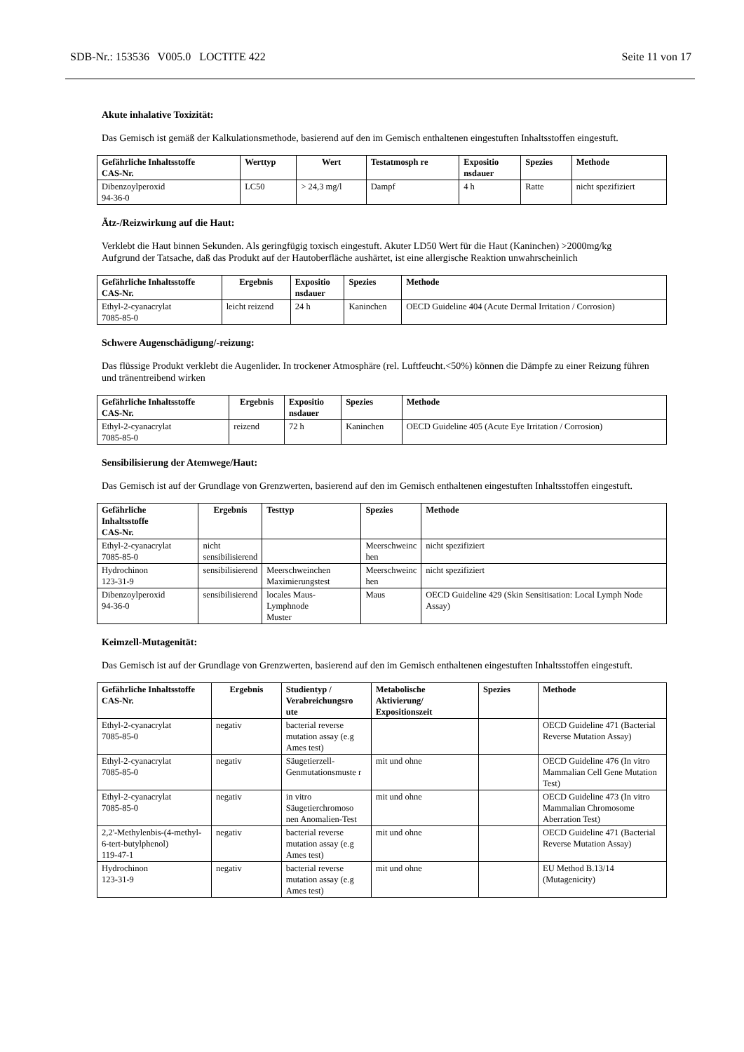SDB-Nr.: 153536 V005.0 LOCTITE 422 Seite 11 von 17
Akute inhalative Toxizität:
Das Gemisch ist gemäß der Kalkulationsmethode, basierend auf den im Gemisch enthaltenen eingestuften Inhaltsstoffen eingestuft.
| Gefährliche Inhaltsstoffe CAS-Nr. | Werttyp | Wert | Testatmosph re | Expositio nsdauer | Spezies | Methode |
| --- | --- | --- | --- | --- | --- | --- |
| Dibenzoylperoxid 94-36-0 | LC50 | > 24,3 mg/l | Dampf | 4 h | Ratte | nicht spezifiziert |
Ätz-/Reizwirkung auf die Haut:
Verklebt die Haut binnen Sekunden. Als geringfügig toxisch eingestuft. Akuter LD50 Wert für die Haut (Kaninchen) >2000mg/kg
Aufgrund der Tatsache, daß das Produkt auf der Hautoberfläche aushärtet, ist eine allergische Reaktion unwahrscheinlich
| Gefährliche Inhaltsstoffe CAS-Nr. | Ergebnis | Expositio nsdauer | Spezies | Methode |
| --- | --- | --- | --- | --- |
| Ethyl-2-cyanacrylat 7085-85-0 | leicht reizend | 24 h | Kaninchen | OECD Guideline 404 (Acute Dermal Irritation / Corrosion) |
Schwere Augenschädigung/-reizung:
Das flüssige Produkt verklebt die Augenlider. In trockener Atmosphäre (rel. Luftfeucht.<50%) können die Dämpfe zu einer Reizung führen und tränentreibend wirken
| Gefährliche Inhaltsstoffe CAS-Nr. | Ergebnis | Expositio nsdauer | Spezies | Methode |
| --- | --- | --- | --- | --- |
| Ethyl-2-cyanacrylat 7085-85-0 | reizend | 72 h | Kaninchen | OECD Guideline 405 (Acute Eye Irritation / Corrosion) |
Sensibilisierung der Atemwege/Haut:
Das Gemisch ist auf der Grundlage von Grenzwerten, basierend auf den im Gemisch enthaltenen eingestuften Inhaltsstoffen eingestuft.
| Gefährliche Inhaltsstoffe CAS-Nr. | Ergebnis | Testtyp | Spezies | Methode |
| --- | --- | --- | --- | --- |
| Ethyl-2-cyanacrylat 7085-85-0 | nicht sensibilisierend | | Meerschweinc hen | nicht spezifiziert |
| Hydrochinon 123-31-9 | sensibilisierend | Meerschweinchen Maximierungstest | Meerschweinc hen | nicht spezifiziert |
| Dibenzoylperoxid 94-36-0 | sensibilisierend | locales Maus-Lymphnode Muster | Maus | OECD Guideline 429 (Skin Sensitisation: Local Lymph Node Assay) |
Keimzell-Mutagenität:
Das Gemisch ist auf der Grundlage von Grenzwerten, basierend auf den im Gemisch enthaltenen eingestuften Inhaltsstoffen eingestuft.
| Gefährliche Inhaltsstoffe CAS-Nr. | Ergebnis | Studientyp / Verabreichungsro ute | Metabolische Aktivierung/ Expositionszeit | Spezies | Methode |
| --- | --- | --- | --- | --- | --- |
| Ethyl-2-cyanacrylat 7085-85-0 | negativ | bacterial reverse mutation assay (e.g Ames test) | | | OECD Guideline 471 (Bacterial Reverse Mutation Assay) |
| Ethyl-2-cyanacrylat 7085-85-0 | negativ | Säugetierzell-Genmutationsmuste r | mit und ohne | | OECD Guideline 476 (In vitro Mammalian Cell Gene Mutation Test) |
| Ethyl-2-cyanacrylat 7085-85-0 | negativ | in vitro Säugetierchromoso nen Anomalien-Test | mit und ohne | | OECD Guideline 473 (In vitro Mammalian Chromosome Aberration Test) |
| 2,2'-Methylenbis-(4-methyl-6-tert-butylphenol) 119-47-1 | negativ | bacterial reverse mutation assay (e.g Ames test) | mit und ohne | | OECD Guideline 471 (Bacterial Reverse Mutation Assay) |
| Hydrochinon 123-31-9 | negativ | bacterial reverse mutation assay (e.g Ames test) | mit und ohne | | EU Method B.13/14 (Mutagenicity) |